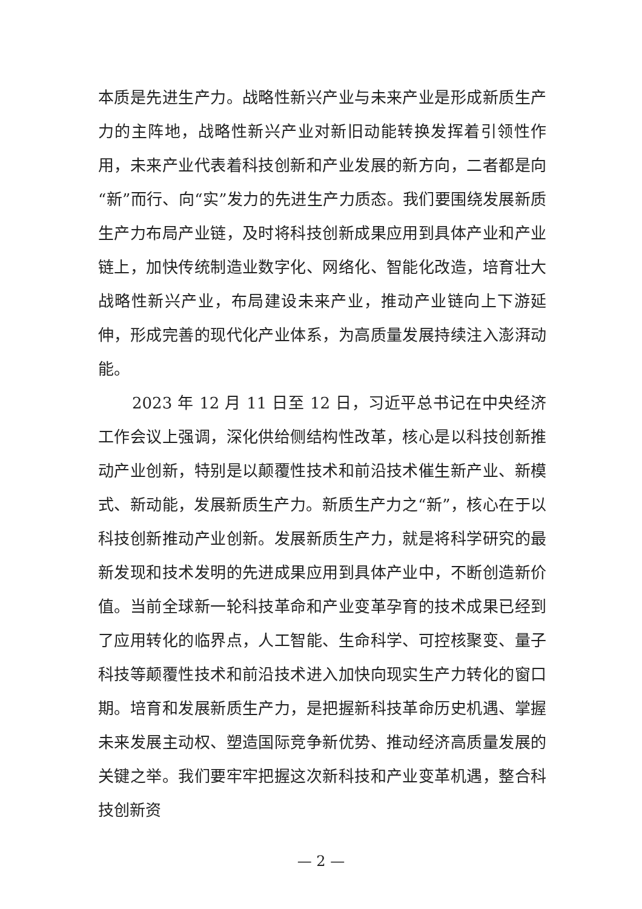本质是先进生产力。战略性新兴产业与未来产业是形成新质生产力的主阵地，战略性新兴产业对新旧动能转换发挥着引领性作用，未来产业代表着科技创新和产业发展的新方向，二者都是向“新”而行、向“实”发力的先进生产力质态。我们要围绕发展新质生产力布局产业链，及时将科技创新成果应用到具体产业和产业链上，加快传统制造业数字化、网络化、智能化改造，培育壮大战略性新兴产业，布局建设未来产业，推动产业链向上下游延伸，形成完善的现代化产业体系，为高质量发展持续注入澎湃动能。
2023 年 12 月 11 日至 12 日，习近平总书记在中央经济工作会议上强调，深化供给侧结构性改革，核心是以科技创新推动产业创新，特别是以颠覆性技术和前沿技术催生新产业、新模式、新动能，发展新质生产力。新质生产力之“新”，核心在于以科技创新推动产业创新。发展新质生产力，就是将科学研究的最新发现和技术发明的先进成果应用到具体产业中，不断创造新价值。当前全球新一轮科技革命和产业变革孕育的技术成果已经到了应用转化的临界点，人工智能、生命科学、可控核聚变、量子科技等颠覆性技术和前沿技术进入加快向现实生产力转化的窗口期。培育和发展新质生产力，是把握新科技革命历史机遇、掌握未来发展主动权、塑造国际竞争新优势、推动经济高质量发展的关键之举。我们要牢牢把握这次新科技和产业变革机遇，整合科技创新资
— 2 —